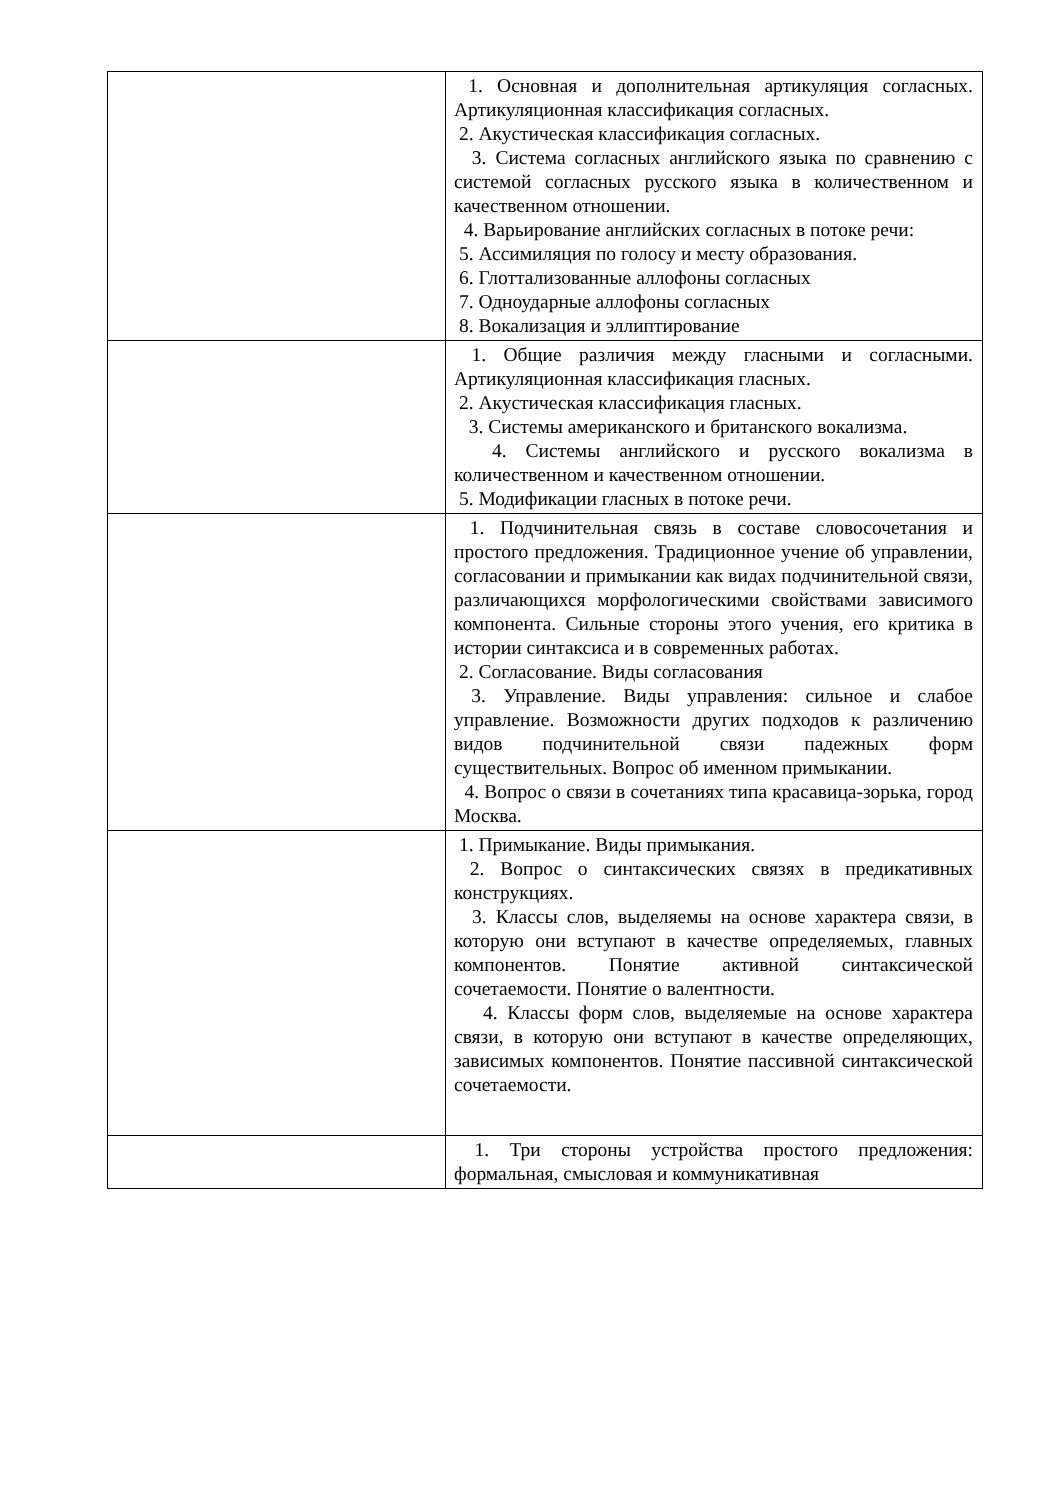| | 1. Основная и дополнительная артикуляция согласных. Артикуляционная классификация согласных. 2. Акустическая классификация согласных. 3. Система согласных английского языка по сравнению с системой согласных русского языка в количественном и качественном отношении. 4. Варьирование английских согласных в потоке речи: 5. Ассимиляция по голосу и месту образования. 6. Глоттализованные аллофоны согласных 7. Одноударные аллофоны согласных 8. Вокализация и эллиптирование |
| | 1. Общие различия между гласными и согласными. Артикуляционная классификация гласных. 2. Акустическая классификация гласных. 3. Системы американского и британского вокализма. 4. Системы английского и русского вокализма в количественном и качественном отношении. 5. Модификации гласных в потоке речи. |
| | 1. Подчинительная связь в составе словосочетания и простого предложения. Традиционное учение об управлении, согласовании и примыкании как видах подчинительной связи, различающихся морфологическими свойствами зависимого компонента. Сильные стороны этого учения, его критика в истории синтаксиса и в современных работах. 2. Согласование. Виды согласования 3. Управление. Виды управления: сильное и слабое управление. Возможности других подходов к различению видов подчинительной связи падежных форм существительных. Вопрос об именном примыкании. 4. Вопрос о связи в сочетаниях типа красавица-зорька, город Москва. |
| | 1. Примыкание. Виды примыкания. 2. Вопрос о синтаксических связях в предикативных конструкциях. 3. Классы слов, выделяемы на основе характера связи, в которую они вступают в качестве определяемых, главных компонентов. Понятие активной синтаксической сочетаемости. Понятие о валентности. 4. Классы форм слов, выделяемые на основе характера связи, в которую они вступают в качестве определяющих, зависимых компонентов. Понятие пассивной синтаксической сочетаемости. |
| | 1. Три стороны устройства простого предложения: формальная, смысловая и коммуникативная |